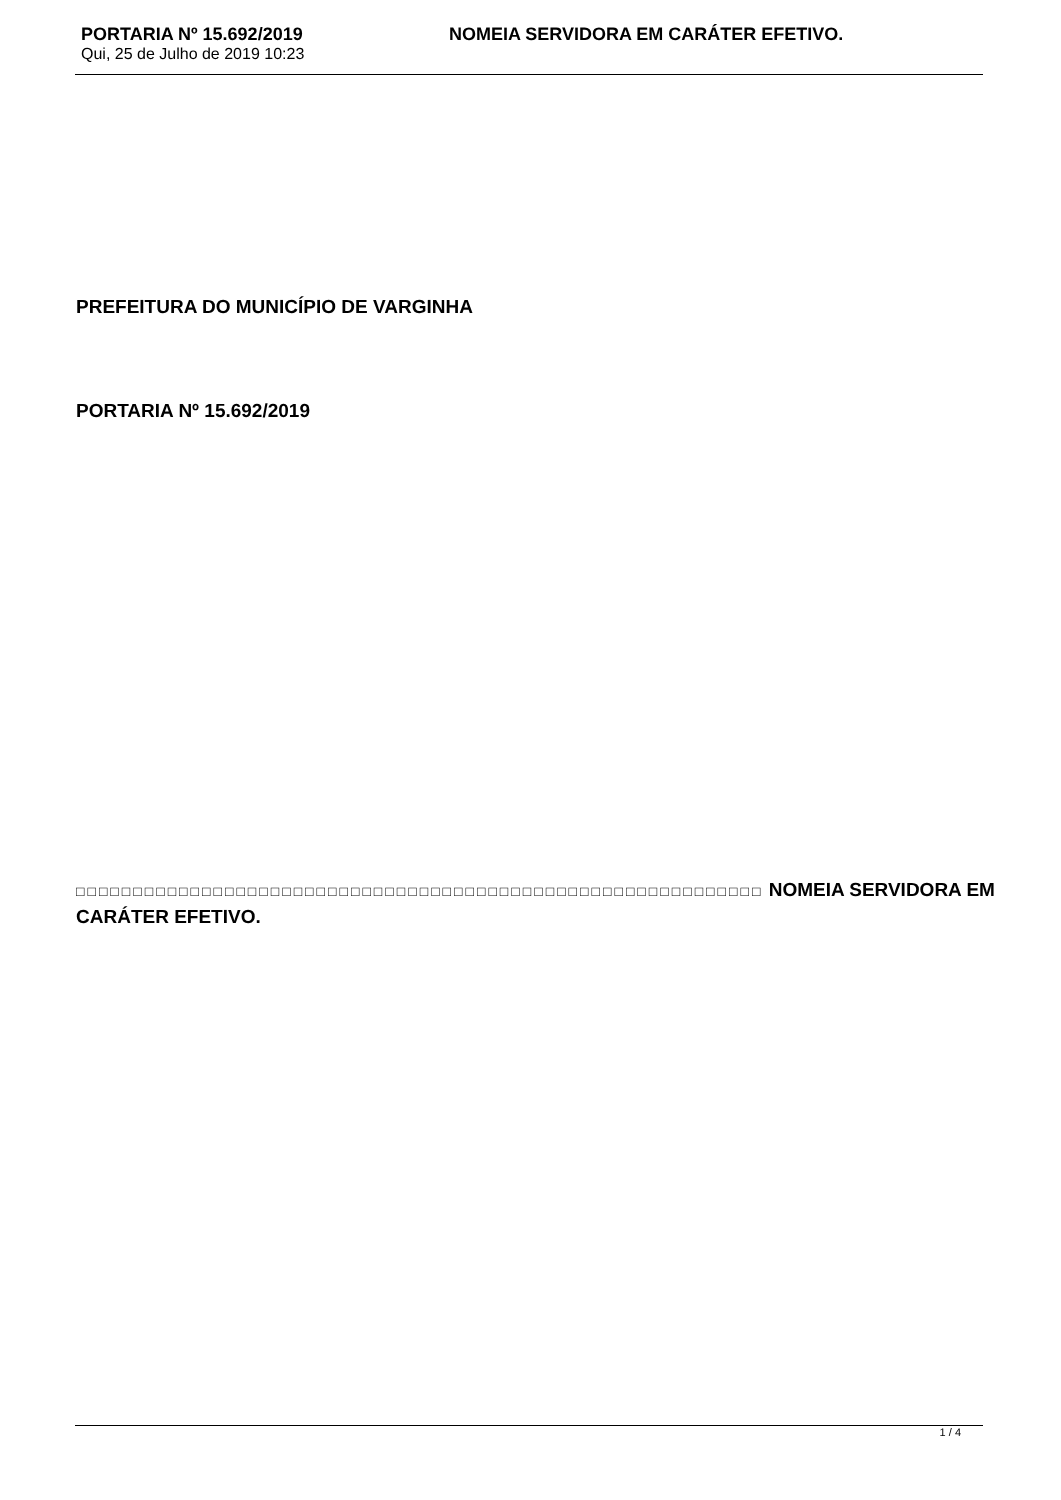PORTARIA Nº 15.692/2019 NOMEIA SERVIDORA EM CARÁTER EFETIVO.
Qui, 25 de Julho de 2019 10:23
PREFEITURA DO MUNICÍPIO DE VARGINHA
PORTARIA Nº 15.692/2019
□□□□□□□□□□□□□□□□□□□□□□□□□□□□□□□□□□□□□□□□□□□□□□□□□□□□□□□□□□□□ NOMEIA SERVIDORA EM CARÁTER EFETIVO.
1 / 4